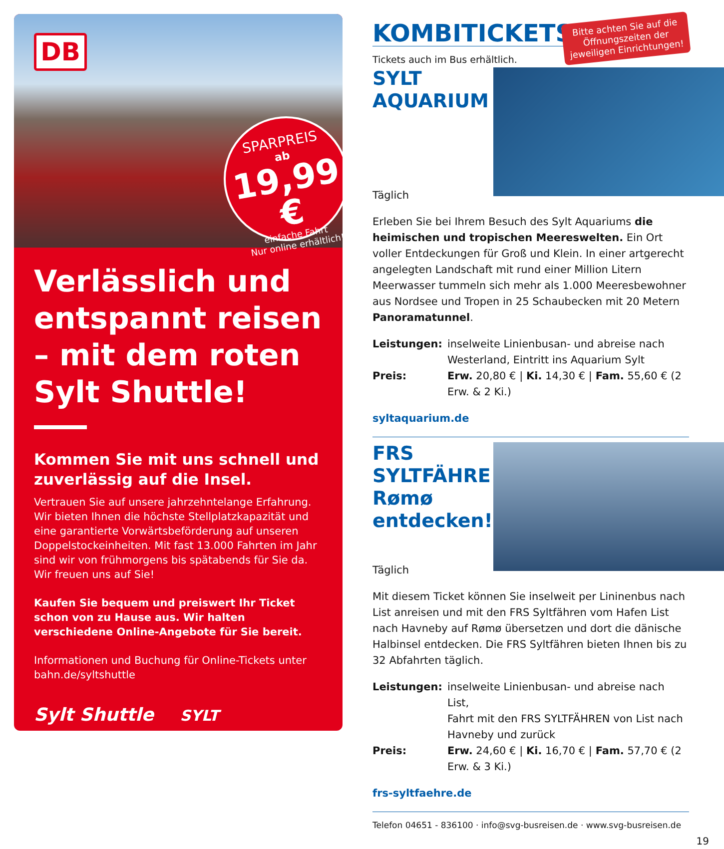DB
SPARPREIS
ab
19,99 €
einfache Fahrt
Nur online erhältlich!
Verlässlich und entspannt reisen – mit dem roten Sylt Shuttle!
Kommen Sie mit uns schnell und zuverlässig auf die Insel.
Vertrauen Sie auf unsere jahrzehntelange Erfahrung. Wir bieten Ihnen die höchste Stellplatzkapazität und eine garantierte Vorwärtsbeförderung auf unseren Doppelstockeinheiten. Mit fast 13.000 Fahrten im Jahr sind wir von frühmorgens bis spätabends für Sie da.
Wir freuen uns auf Sie!
Kaufen Sie bequem und preiswert Ihr Ticket schon von zu Hause aus. Wir halten verschiedene Online-Angebote für Sie bereit.
Informationen und Buchung für Online-Tickets unter bahn.de/syltshuttle
Sylt Shuttle SYLT
Bitte achten Sie auf die
Öffnungszeiten der
jeweiligen Einrichtungen!
KOMBITICKETS
Tickets auch im Bus erhältlich.
SYLT
AQUARIUM
Täglich
Erleben Sie bei Ihrem Besuch des Sylt Aquariums die heimischen und tropischen Meereswelten. Ein Ort voller Entdeckungen für Groß und Klein. In einer artgerecht angelegten Landschaft mit rund einer Million Litern Meerwasser tummeln sich mehr als 1.000 Meeresbewohner aus Nordsee und Tropen in 25 Schaubecken mit 20 Metern Panoramatunnel.
| Leistungen: | inselweite Linienbusan- und abreise nach Westerland, Eintritt ins Aquarium Sylt |
| Preis: | Erw. 20,80 € / Ki. 14,30 € / Fam. 55,60 € (2 Erw. & 2 Ki.) |
syltaquarium.de
FRS
SYLTFÄHRE
Rømø
entdecken!
Täglich
Mit diesem Ticket können Sie inselweit per Lininenbus nach List anreisen und mit den FRS Syltfähren vom Hafen List nach Havneby auf Rømø übersetzen und dort die dänische Halbinsel entdecken. Die FRS Syltfähren bieten Ihnen bis zu 32 Abfahrten täglich.
| Leistungen: | inselweite Linienbusan- und abreise nach List, Fahrt mit den FRS SYLTFÄHREN von List nach Havneby und zurück |
| Preis: | Erw. 24,60 € / Ki. 16,70 € / Fam. 57,70 € (2 Erw. & 3 Ki.) |
frs-syltfaehre.de
Telefon 04651 - 836100 · info@svg-busreisen.de · www.svg-busreisen.de
19